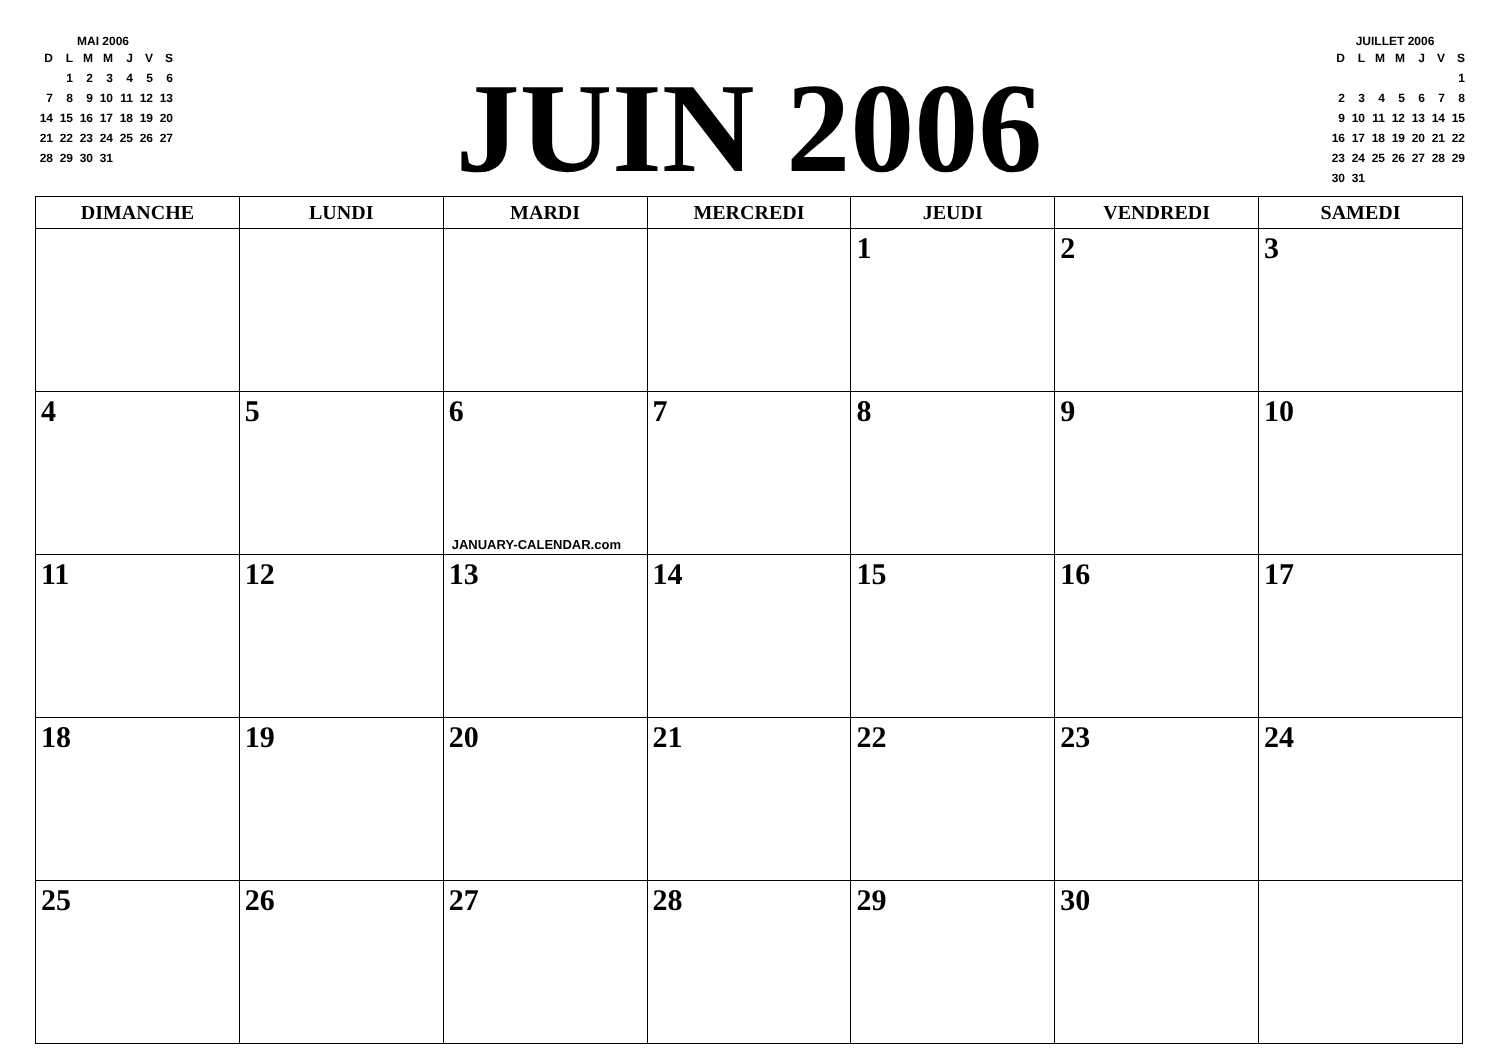MAI 2006
| D | L | M | M | J | V | S |
| | 1 | 2 | 3 | 4 | 5 | 6 |
| 7 | 8 | 9 | 10 | 11 | 12 | 13 |
| 14 | 15 | 16 | 17 | 18 | 19 | 20 |
| 21 | 22 | 23 | 24 | 25 | 26 | 27 |
| 28 | 29 | 30 | 31 | | | |
JUIN 2006
JUILLET 2006
| D | L | M | M | J | V | S |
| | | | | | | 1 |
| 2 | 3 | 4 | 5 | 6 | 7 | 8 |
| 9 | 10 | 11 | 12 | 13 | 14 | 15 |
| 16 | 17 | 18 | 19 | 20 | 21 | 22 |
| 23 | 24 | 25 | 26 | 27 | 28 | 29 |
| 30 | 31 | | | | | |
| DIMANCHE | LUNDI | MARDI | MERCREDI | JEUDI | VENDREDI | SAMEDI |
| --- | --- | --- | --- | --- | --- | --- |
| | | | | 1 | 2 | 3 |
| 4 | 5 | 6 JANUARY-CALENDAR.com | 7 | 8 | 9 | 10 |
| 11 | 12 | 13 | 14 | 15 | 16 | 17 |
| 18 | 19 | 20 | 21 | 22 | 23 | 24 |
| 25 | 26 | 27 | 28 | 29 | 30 | |